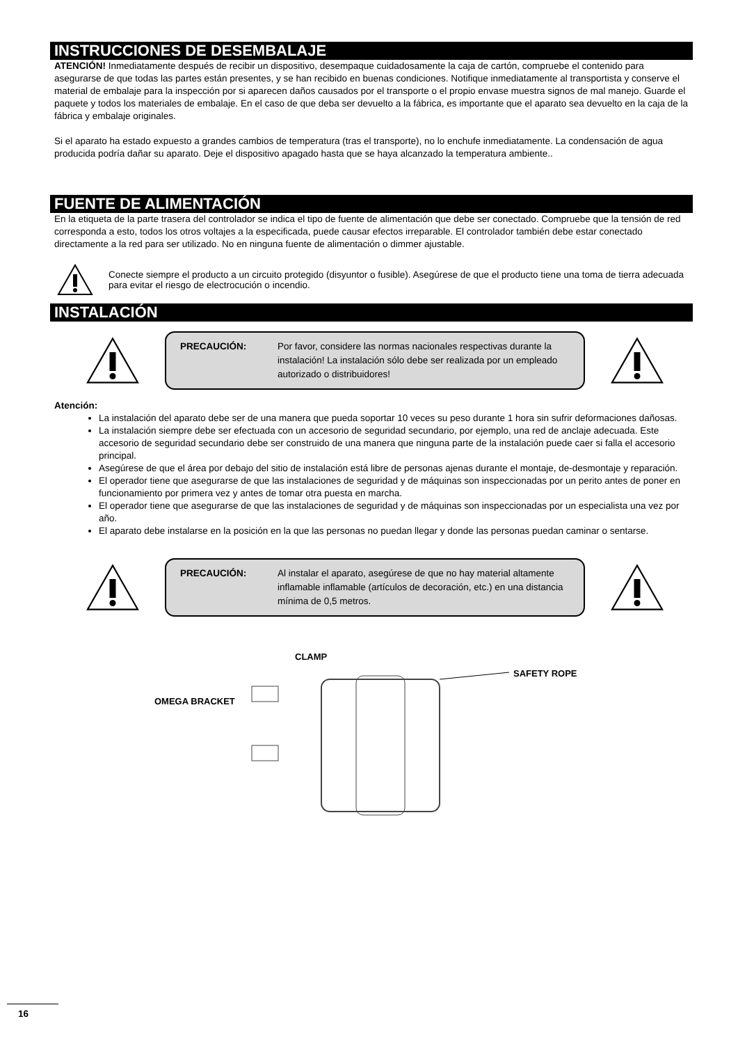INSTRUCCIONES DE DESEMBALAJE
ATENCIÓN! Inmediatamente después de recibir un dispositivo, desempaque cuidadosamente la caja de cartón, compruebe el contenido para asegurarse de que todas las partes están presentes, y se han recibido en buenas condiciones. Notifique inmediatamente al transportista y conserve el material de embalaje para la inspección por si aparecen daños causados por el transporte o el propio envase muestra signos de mal manejo. Guarde el paquete y todos los materiales de embalaje. En el caso de que deba ser devuelto a la fábrica, es importante que el aparato sea devuelto en la caja de la fábrica y embalaje originales.
Si el aparato ha estado expuesto a grandes cambios de temperatura (tras el transporte), no lo enchufe inmediatamente. La condensación de agua producida podría dañar su aparato. Deje el dispositivo apagado hasta que se haya alcanzado la temperatura ambiente..
FUENTE DE ALIMENTACIÓN
En la etiqueta de la parte trasera del controlador se indica el tipo de fuente de alimentación que debe ser conectado. Compruebe que la tensión de red corresponda a esto, todos los otros voltajes a la especificada, puede causar efectos irreparable. El controlador también debe estar conectado directamente a la red para ser utilizado. No en ninguna fuente de alimentación o dimmer ajustable.
Conecte siempre el producto a un circuito protegido (disyuntor o fusible). Asegúrese de que el producto tiene una toma de tierra adecuada para evitar el riesgo de electrocución o incendio.
INSTALACIÓN
PRECAUCIÓN: Por favor, considere las normas nacionales respectivas durante la instalación! La instalación sólo debe ser realizada por un empleado autorizado o distribuidores!
Atención:
La instalación del aparato debe ser de una manera que pueda soportar 10 veces su peso durante 1 hora sin sufrir deformaciones dañosas.
La instalación siempre debe ser efectuada con un accesorio de seguridad secundario, por ejemplo, una red de anclaje adecuada. Este accesorio de seguridad secundario debe ser construido de una manera que ninguna parte de la instalación puede caer si falla el accesorio principal.
Asegúrese de que el área por debajo del sitio de instalación está libre de personas ajenas durante el montaje, de-desmontaje y reparación.
El operador tiene que asegurarse de que las instalaciones de seguridad y de máquinas son inspeccionadas por un perito antes de poner en funcionamiento por primera vez y antes de tomar otra puesta en marcha.
El operador tiene que asegurarse de que las instalaciones de seguridad y de máquinas son inspeccionadas por un especialista una vez por año.
El aparato debe instalarse en la posición en la que las personas no puedan llegar y donde las personas puedan caminar o sentarse.
PRECAUCIÓN: Al instalar el aparato, asegúrese de que no hay material altamente inflamable inflamable (artículos de decoración, etc.) en una distancia mínima de 0,5 metros.
CLAMP
SAFETY ROPE
OMEGA BRACKET
16